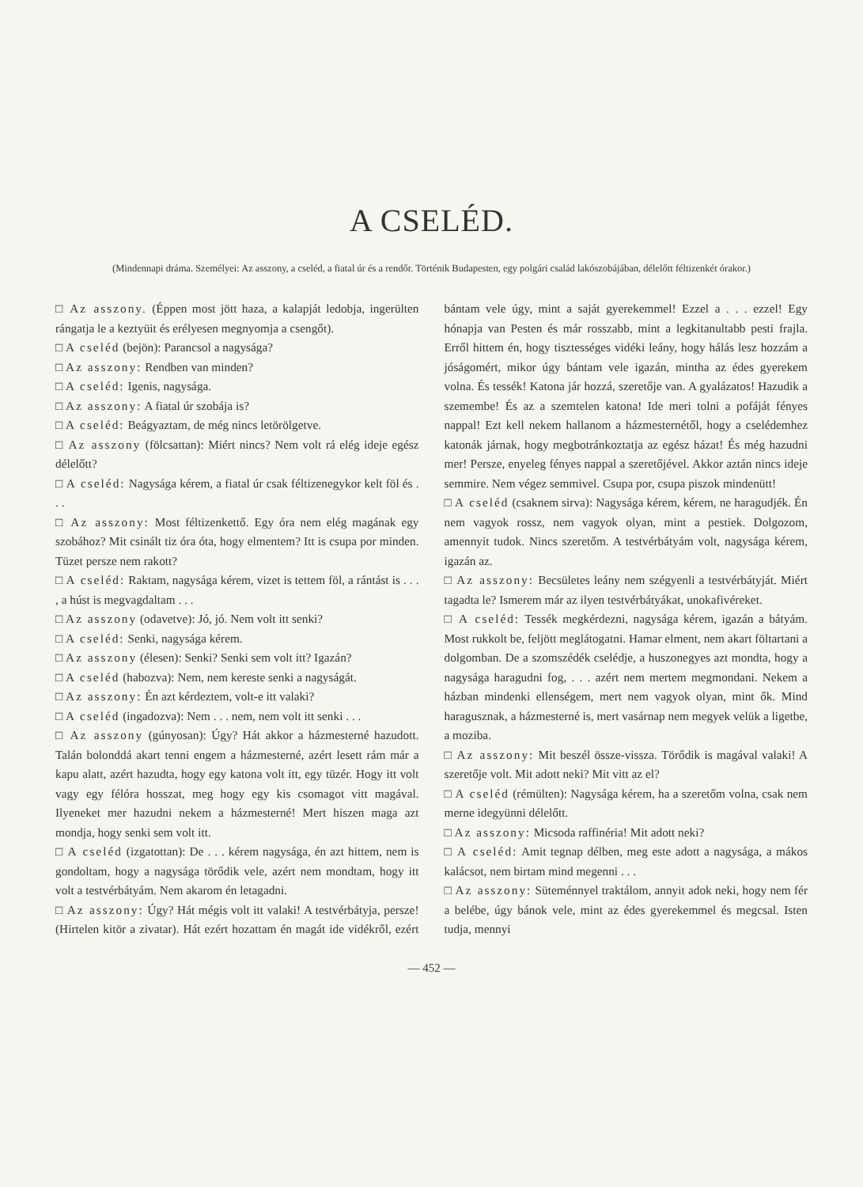A CSELÉD.
(Mindennapi dráma. Személyei: Az asszony, a cseléd, a fiatal úr és a rendőr. Történik Budapesten, egy polgári család lakószobájában, délelőtt féltizenkét órakor.)
□ Az asszony. (Éppen most jött haza, a kalapját ledobja, ingerülten rángatja le a keztyüit és erélyesen megnyomja a csengőt).
□ A cseléd (bejön): Parancsol a nagysága?
□ Az asszony: Rendben van minden?
□ A cseléd: Igenis, nagysága.
□ Az asszony: A fiatal úr szobája is?
□ A cseléd: Beágyaztam, de még nincs letörölgetve.
□ Az asszony (fölcsattan): Miért nincs? Nem volt rá elég ideje egész délelőtt?
□ A cseléd: Nagysága kérem, a fiatal úr csak féltizenegykor kelt föl és . . .
□ Az asszony: Most féltizenkettő. Egy óra nem elég magának egy szobához? Mit csinált tiz óra óta, hogy elmentem? Itt is csupa por minden. Tüzet persze nem rakott?
□ A cseléd: Raktam, nagysága kérem, vizet is tettem föl, a rántást is . . . , a húst is megvagdaltam . . .
□ Az asszony (odavetve): Jó, jó. Nem volt itt senki?
□ A cseléd: Senki, nagysága kérem.
□ Az asszony (élesen): Senki? Senki sem volt itt? Igazán?
□ A cseléd (habozva): Nem, nem kereste senki a nagyságát.
□ Az asszony: Én azt kérdeztem, volt-e itt valaki?
□ A cseléd (ingadozva): Nem . . . nem, nem volt itt senki . . .
□ Az asszony (gúnyosan): Úgy? Hát akkor a házmesterné hazudott. Talán bolonddá akart tenni engem a házmesterné, azért lesett rám már a kapu alatt, azért hazudta, hogy egy katona volt itt, egy tüzér. Hogy itt volt vagy egy félóra hosszat, meg hogy egy kis csomagot vitt magával. Ilyeneket mer hazudni nekem a házmesterné! Mert hiszen maga azt mondja, hogy senki sem volt itt.
□ A cseléd (izgatottan): De . . . kérem nagysága, én azt hittem, nem is gondoltam, hogy a nagysága törődik vele, azért nem mondtam, hogy itt volt a testvérbátyám. Nem akarom én letagadni.
□ Az asszony: Úgy? Hát mégis volt itt valaki! A testvérbátyja, persze! (Hirtelen kitör a zivatar). Hát ezért hozattam én magát ide vidékről, ezért bántam vele úgy, mint a saját gyerekemmel! Ezzel a . . . ezzel! Egy hónapja van Pesten és már rosszabb, mint a legkitanultabb pesti frajla. Erről hittem én, hogy tisztességes vidéki leány, hogy hálás lesz hozzám a jóságomért, mikor úgy bántam vele igazán, mintha az édes gyerekem volna. És tessék! Katona jár hozzá, szeretője van. A gyalázatos! Hazudik a szemembe! És az a szemtelen katona! Ide meri tolni a pofáját fényes nappal! Ezt kell nekem hallanom a házmesternétől, hogy a cselédemhez katonák járnak, hogy megbotránkoztatja az egész házat! És még hazudni mer! Persze, enyeleg fényes nappal a szeretőjével. Akkor aztán nincs ideje semmire. Nem végez semmivel. Csupa por, csupa piszok mindenütt!
□ A cseléd (csaknem sirva): Nagysága kérem, kérem, ne haragudjék. Én nem vagyok rossz, nem vagyok olyan, mint a pestiek. Dolgozom, amennyit tudok. Nincs szeretőm. A testvérbátyám volt, nagysága kérem, igazán az.
□ Az asszony: Becsületes leány nem szégyenli a testvérbátyját. Miért tagadta le? Ismerem már az ilyen testvérbátyákat, unokafivéreket.
□ A cseléd: Tessék megkérdezni, nagysága kérem, igazán a bátyám. Most rukkolt be, feljött meglátogatni. Hamar elment, nem akart föltartani a dolgomban. De a szomszédék cselédje, a huszonegyes azt mondta, hogy a nagysága haragudni fog, . . . azért nem mertem megmondani. Nekem a házban mindenki ellenségem, mert nem vagyok olyan, mint ők. Mind haragusznak, a házmesterné is, mert vasárnap nem megyek velük a ligetbe, a moziba.
□ Az asszony: Mit beszél össze-vissza. Törődik is magával valaki! A szeretője volt. Mit adott neki? Mit vitt az el?
□ A cseléd (rémülten): Nagysága kérem, ha a szeretőm volna, csak nem merne idegyünni délelőtt.
□ Az asszony: Micsoda raffinéria! Mit adott neki?
□ A cseléd: Amit tegnap délben, meg este adott a nagysága, a mákos kalácsot, nem birtam mind megenni . . .
□ Az asszony: Süteménnyel traktálom, annyit adok neki, hogy nem fér a belébe, úgy bánok vele, mint az édes gyerekemmel és megcsal. Isten tudja, mennyi
— 452 —